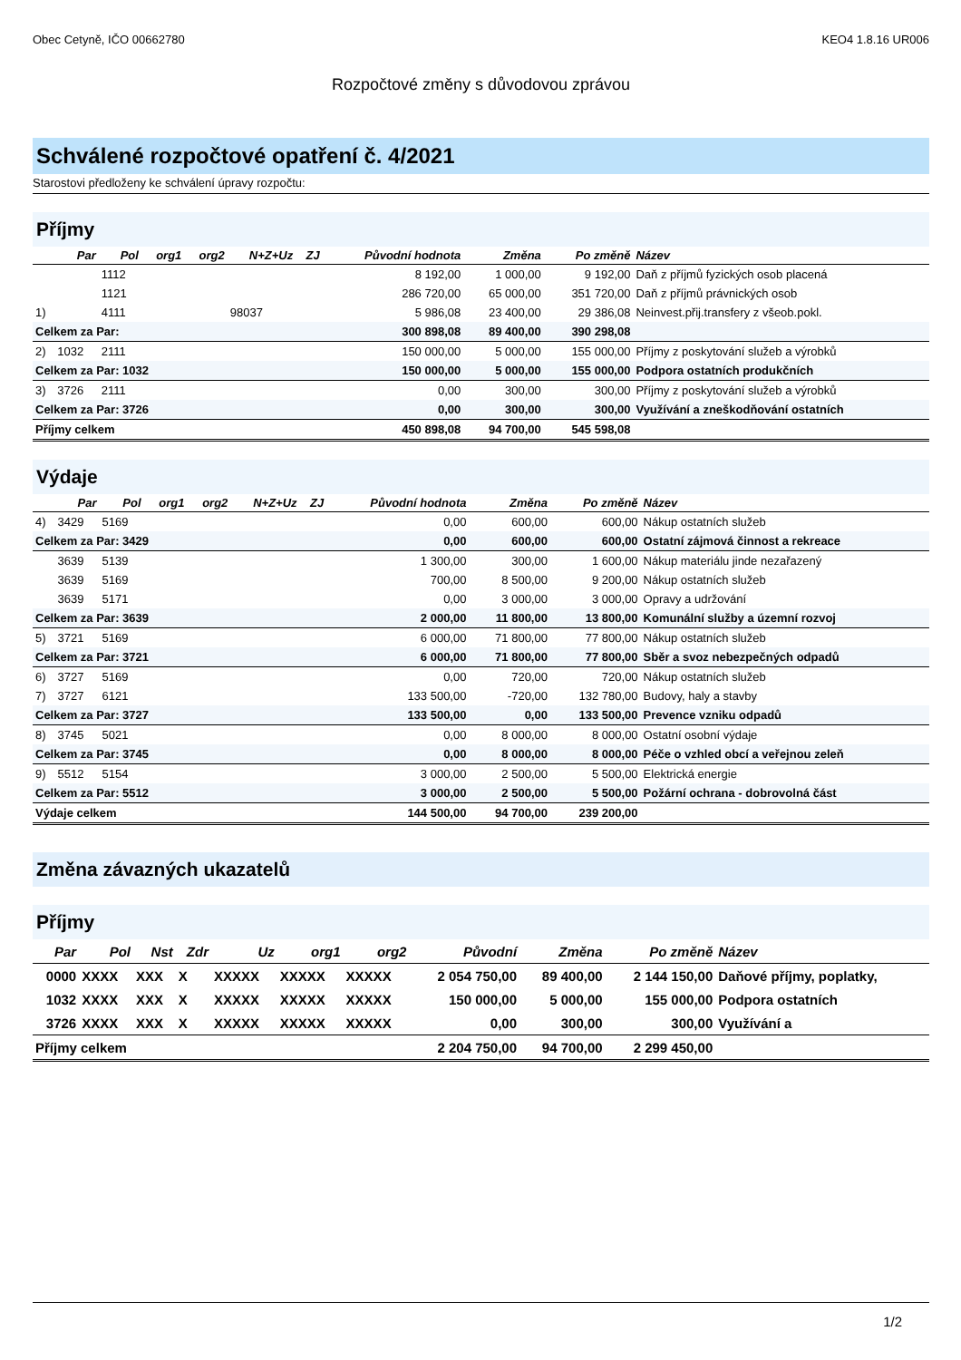Obec Cetyně, IČO 00662780 KEO4 1.8.16 UR006
Rozpočtové změny s důvodovou zprávou
Schválené rozpočtové opatření č. 4/2021
Starostovi předloženy ke schválení úpravy rozpočtu:
Příjmy
| | Par | Pol | org1 | org2 | N+Z+Uz | ZJ | Původní hodnota | Změna | Po změně | Název |
| --- | --- | --- | --- | --- | --- | --- | --- | --- | --- | --- |
| | | 1112 | | | | | 8 192,00 | 1 000,00 | 9 192,00 | Daň z příjmů fyzických osob placená |
| | | 1121 | | | | | 286 720,00 | 65 000,00 | 351 720,00 | Daň z příjmů právnických osob |
| 1) | | 4111 | | | 98037 | | 5 986,08 | 23 400,00 | 29 386,08 | Neinvest.přij.transfery z všeob.pokl. |
| Celkem za Par: | | | | | | | 300 898,08 | 89 400,00 | 390 298,08 | |
| 2) | 1032 | 2111 | | | | | 150 000,00 | 5 000,00 | 155 000,00 | Příjmy z poskytování služeb a výrobků |
| Celkem za Par: 1032 | | | | | | | 150 000,00 | 5 000,00 | 155 000,00 | Podpora ostatních produkčních |
| 3) | 3726 | 2111 | | | | | 0,00 | 300,00 | 300,00 | Příjmy z poskytování služeb a výrobků |
| Celkem za Par: 3726 | | | | | | | 0,00 | 300,00 | 300,00 | Využívání a zneškodňování ostatních |
| Příjmy celkem | | | | | | | 450 898,08 | 94 700,00 | 545 598,08 | |
Výdaje
| | Par | Pol | org1 | org2 | N+Z+Uz | ZJ | Původní hodnota | Změna | Po změně | Název |
| --- | --- | --- | --- | --- | --- | --- | --- | --- | --- | --- |
| 4) | 3429 | 5169 | | | | | 0,00 | 600,00 | 600,00 | Nákup ostatních služeb |
| Celkem za Par: 3429 | | | | | | | 0,00 | 600,00 | 600,00 | Ostatní zájmová činnost a rekreace |
| | 3639 | 5139 | | | | | 1 300,00 | 300,00 | 1 600,00 | Nákup materiálu jinde nezařazený |
| | 3639 | 5169 | | | | | 700,00 | 8 500,00 | 9 200,00 | Nákup ostatních služeb |
| | 3639 | 5171 | | | | | 0,00 | 3 000,00 | 3 000,00 | Opravy a udržování |
| Celkem za Par: 3639 | | | | | | | 2 000,00 | 11 800,00 | 13 800,00 | Komunální služby a územní rozvoj |
| 5) | 3721 | 5169 | | | | | 6 000,00 | 71 800,00 | 77 800,00 | Nákup ostatních služeb |
| Celkem za Par: 3721 | | | | | | | 6 000,00 | 71 800,00 | 77 800,00 | Sběr a svoz nebezpečných odpadů |
| 6) | 3727 | 5169 | | | | | 0,00 | 720,00 | 720,00 | Nákup ostatních služeb |
| 7) | 3727 | 6121 | | | | | 133 500,00 | -720,00 | 132 780,00 | Budovy, haly a stavby |
| Celkem za Par: 3727 | | | | | | | 133 500,00 | 0,00 | 133 500,00 | Prevence vzniku odpadů |
| 8) | 3745 | 5021 | | | | | 0,00 | 8 000,00 | 8 000,00 | Ostatní osobní výdaje |
| Celkem za Par: 3745 | | | | | | | 0,00 | 8 000,00 | 8 000,00 | Péče o vzhled obcí a veřejnou zeleň |
| 9) | 5512 | 5154 | | | | | 3 000,00 | 2 500,00 | 5 500,00 | Elektrická energie |
| Celkem za Par: 5512 | | | | | | | 3 000,00 | 2 500,00 | 5 500,00 | Požární ochrana - dobrovolná část |
| Výdaje celkem | | | | | | | 144 500,00 | 94 700,00 | 239 200,00 | |
Změna závazných ukazatelů
Příjmy
| Par | Pol | Nst | Zdr | Uz | org1 | org2 | Původní | Změna | Po změně | Název |
| --- | --- | --- | --- | --- | --- | --- | --- | --- | --- | --- |
| 0000 | XXXX | XXX | X | XXXXX | XXXXX | XXXXX | 2 054 750,00 | 89 400,00 | 2 144 150,00 | Daňové příjmy, poplatky, |
| 1032 | XXXX | XXX | X | XXXXX | XXXXX | XXXXX | 150 000,00 | 5 000,00 | 155 000,00 | Podpora ostatních |
| 3726 | XXXX | XXX | X | XXXXX | XXXXX | XXXXX | 0,00 | 300,00 | 300,00 | Využívání a |
| Příjmy celkem | | | | | | | 2 204 750,00 | 94 700,00 | 2 299 450,00 | |
1/2